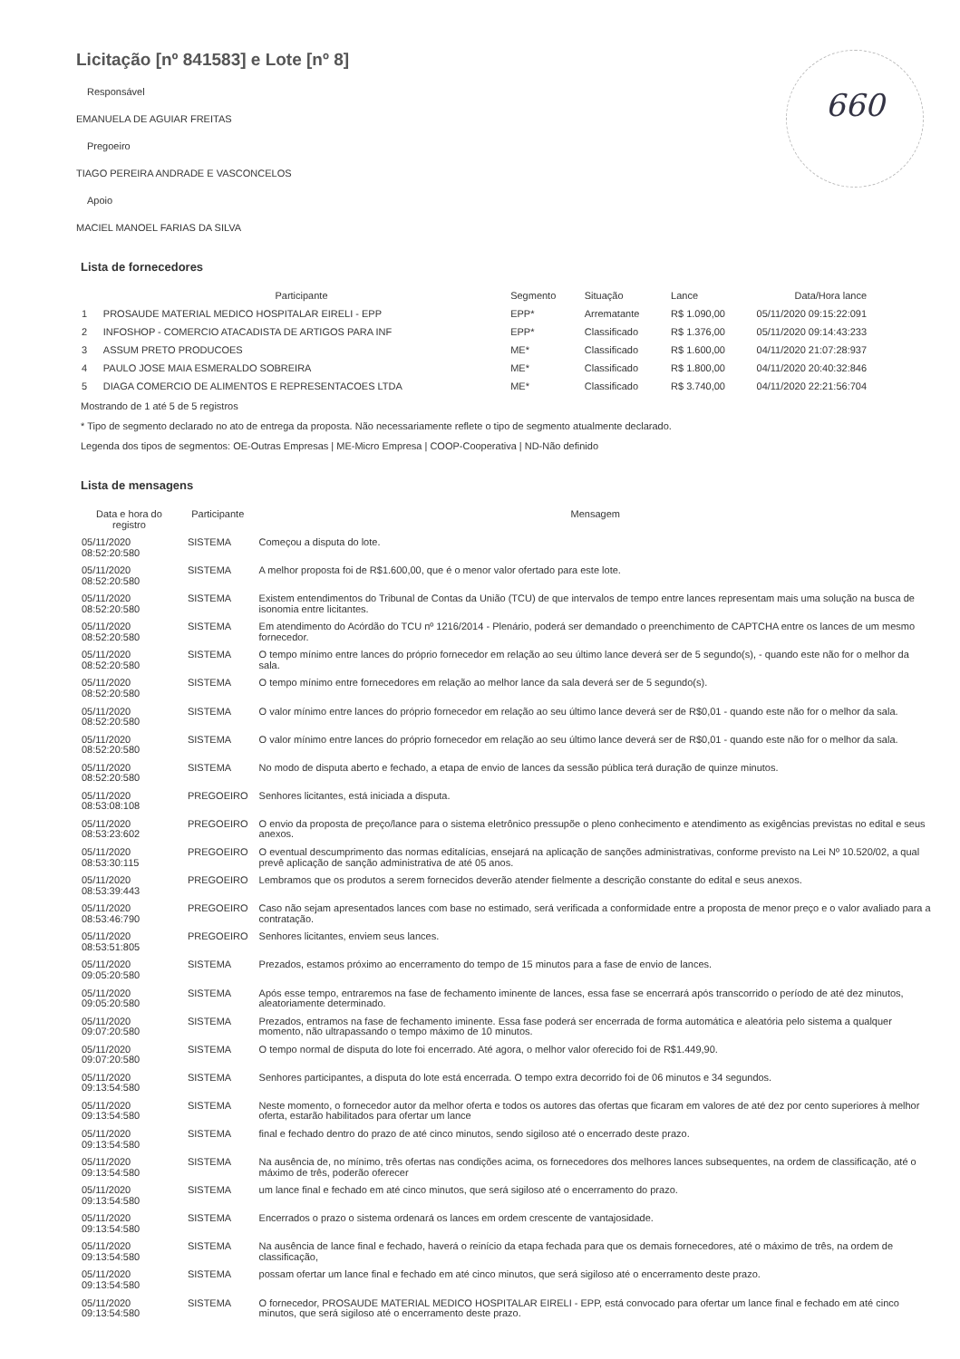660
Licitação [nº 841583] e Lote [nº 8]
Responsável
EMANUELA DE AGUIAR FREITAS
Pregoeiro
TIAGO PEREIRA ANDRADE E VASCONCELOS
Apoio
MACIEL MANOEL FARIAS DA SILVA
Lista de fornecedores
| | Participante | Segmento | Situação | Lance | Data/Hora lance |
| --- | --- | --- | --- | --- | --- |
| 1 | PROSAUDE MATERIAL MEDICO HOSPITALAR EIRELI - EPP | EPP* | Arrematante | R$ 1.090,00 | 05/11/2020 09:15:22:091 |
| 2 | INFOSHOP - COMERCIO ATACADISTA DE ARTIGOS PARA INF | EPP* | Classificado | R$ 1.376,00 | 05/11/2020 09:14:43:233 |
| 3 | ASSUM PRETO PRODUCOES | ME* | Classificado | R$ 1.600,00 | 04/11/2020 21:07:28:937 |
| 4 | PAULO JOSE MAIA ESMERALDO SOBREIRA | ME* | Classificado | R$ 1.800,00 | 04/11/2020 20:40:32:846 |
| 5 | DIAGA COMERCIO DE ALIMENTOS E REPRESENTACOES LTDA | ME* | Classificado | R$ 3.740,00 | 04/11/2020 22:21:56:704 |
Mostrando de 1 até 5 de 5 registros
* Tipo de segmento declarado no ato de entrega da proposta. Não necessariamente reflete o tipo de segmento atualmente declarado.
Legenda dos tipos de segmentos: OE-Outras Empresas | ME-Micro Empresa | COOP-Cooperativa | ND-Não definido
Lista de mensagens
| Data e hora do registro | Participante | Mensagem |
| --- | --- | --- |
| 05/11/2020 08:52:20:580 | SISTEMA | Começou a disputa do lote. |
| 05/11/2020 08:52:20:580 | SISTEMA | A melhor proposta foi de R$1.600,00, que é o menor valor ofertado para este lote. |
| 05/11/2020 08:52:20:580 | SISTEMA | Existem entendimentos do Tribunal de Contas da União (TCU) de que intervalos de tempo entre lances representam mais uma solução na busca de isonomia entre licitantes. |
| 05/11/2020 08:52:20:580 | SISTEMA | Em atendimento do Acórdão do TCU nº 1216/2014 - Plenário, poderá ser demandado o preenchimento de CAPTCHA entre os lances de um mesmo fornecedor. |
| 05/11/2020 08:52:20:580 | SISTEMA | O tempo mínimo entre lances do próprio fornecedor em relação ao seu último lance deverá ser de 5 segundo(s), - quando este não for o melhor da sala. |
| 05/11/2020 08:52:20:580 | SISTEMA | O tempo mínimo entre fornecedores em relação ao melhor lance da sala deverá ser de 5 segundo(s). |
| 05/11/2020 08:52:20:580 | SISTEMA | O valor mínimo entre lances do próprio fornecedor em relação ao seu último lance deverá ser de R$0,01 - quando este não for o melhor da sala. |
| 05/11/2020 08:52:20:580 | SISTEMA | O valor mínimo entre lances do próprio fornecedor em relação ao seu último lance deverá ser de R$0,01 - quando este não for o melhor da sala. |
| 05/11/2020 08:52:20:580 | SISTEMA | No modo de disputa aberto e fechado, a etapa de envio de lances da sessão pública terá duração de quinze minutos. |
| 05/11/2020 08:53:08:108 | PREGOEIRO | Senhores licitantes, está iniciada a disputa. |
| 05/11/2020 08:53:23:602 | PREGOEIRO | O envio da proposta de preço/lance para o sistema eletrônico pressupõe o pleno conhecimento e atendimento as exigências previstas no edital e seus anexos. |
| 05/11/2020 08:53:30:115 | PREGOEIRO | O eventual descumprimento das normas editalícias, ensejará na aplicação de sanções administrativas, conforme previsto na Lei Nº 10.520/02, a qual prevê aplicação de sanção administrativa de até 05 anos. |
| 05/11/2020 08:53:39:443 | PREGOEIRO | Lembramos que os produtos a serem fornecidos deverão atender fielmente a descrição constante do edital e seus anexos. |
| 05/11/2020 08:53:46:790 | PREGOEIRO | Caso não sejam apresentados lances com base no estimado, será verificada a conformidade entre a proposta de menor preço e o valor avaliado para a contratação. |
| 05/11/2020 08:53:51:805 | PREGOEIRO | Senhores licitantes, enviem seus lances. |
| 05/11/2020 09:05:20:580 | SISTEMA | Prezados, estamos próximo ao encerramento do tempo de 15 minutos para a fase de envio de lances. |
| 05/11/2020 09:05:20:580 | SISTEMA | Após esse tempo, entraremos na fase de fechamento iminente de lances, essa fase se encerrará após transcorrido o período de até dez minutos, aleatoriamente determinado. |
| 05/11/2020 09:07:20:580 | SISTEMA | Prezados, entramos na fase de fechamento iminente. Essa fase poderá ser encerrada de forma automática e aleatória pelo sistema a qualquer momento, não ultrapassando o tempo máximo de 10 minutos. |
| 05/11/2020 09:07:20:580 | SISTEMA | O tempo normal de disputa do lote foi encerrado. Até agora, o melhor valor oferecido foi de R$1.449,90. |
| 05/11/2020 09:13:54:580 | SISTEMA | Senhores participantes, a disputa do lote está encerrada. O tempo extra decorrido foi de 06 minutos e 34 segundos. |
| 05/11/2020 09:13:54:580 | SISTEMA | Neste momento, o fornecedor autor da melhor oferta e todos os autores das ofertas que ficaram em valores de até dez por cento superiores à melhor oferta, estarão habilitados para ofertar um lance |
| 05/11/2020 09:13:54:580 | SISTEMA | final e fechado dentro do prazo de até cinco minutos, sendo sigiloso até o encerrado deste prazo. |
| 05/11/2020 09:13:54:580 | SISTEMA | Na ausência de, no mínimo, três ofertas nas condições acima, os fornecedores dos melhores lances subsequentes, na ordem de classificação, até o máximo de três, poderão oferecer |
| 05/11/2020 09:13:54:580 | SISTEMA | um lance final e fechado em até cinco minutos, que será sigiloso até o encerramento do prazo. |
| 05/11/2020 09:13:54:580 | SISTEMA | Encerrados o prazo o sistema ordenará os lances em ordem crescente de vantajosidade. |
| 05/11/2020 09:13:54:580 | SISTEMA | Na ausência de lance final e fechado, haverá o reinício da etapa fechada para que os demais fornecedores, até o máximo de três, na ordem de classificação, |
| 05/11/2020 09:13:54:580 | SISTEMA | possam ofertar um lance final e fechado em até cinco minutos, que será sigiloso até o encerramento deste prazo. |
| 05/11/2020 09:13:54:580 | SISTEMA | O fornecedor, PROSAUDE MATERIAL MEDICO HOSPITALAR EIRELI - EPP, está convocado para ofertar um lance final e fechado em até cinco minutos, que será sigiloso até o encerramento deste prazo. |